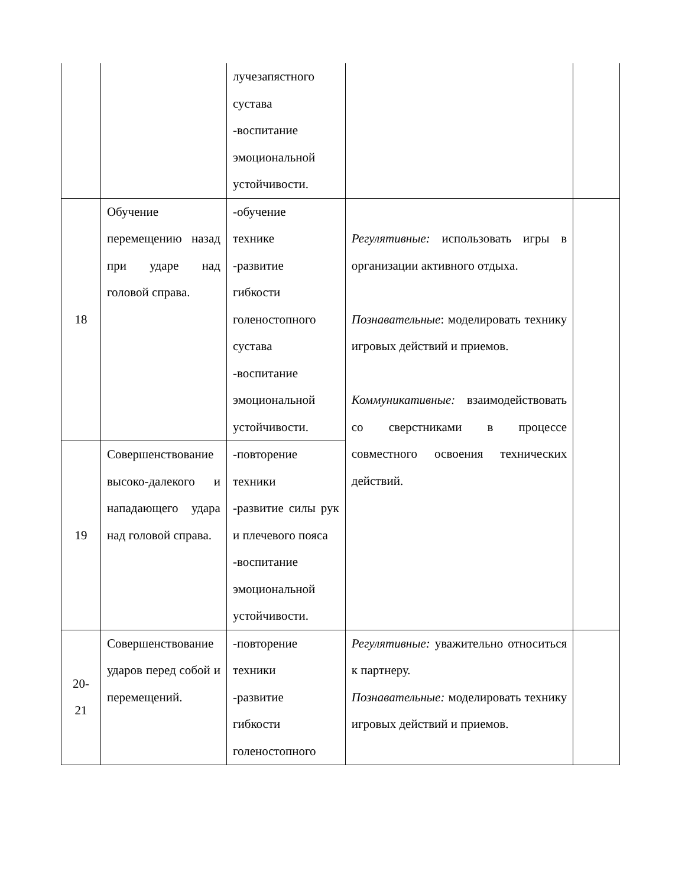| | | лучезапястного сустава -воспитание эмоциональной устойчивости. | | |
| 18 | Обучение перемещению назад при ударе над головой справа. | -обучение технике -развитие гибкости голеностопного сустава -воспитание эмоциональной устойчивости. | Регулятивные: использовать игры в организации активного отдыха. Познавательные : моделировать технику игровых действий и приемов. Коммуникативные: взаимодействовать со сверстниками в процессе совместного освоения технических действий. | |
| 19 | Совершенствование высоко-далекого и нападающего удара над головой справа. | -повторение техники -развитие силы рук и плечевого пояса -воспитание эмоциональной устойчивости. | | |
| 20- 21 | Совершенствование ударов перед собой и перемещений. | -повторение техники -развитие гибкости голеностопного | Регулятивные: уважительно относиться к партнеру. Познавательные: моделировать технику игровых действий и приемов. | |